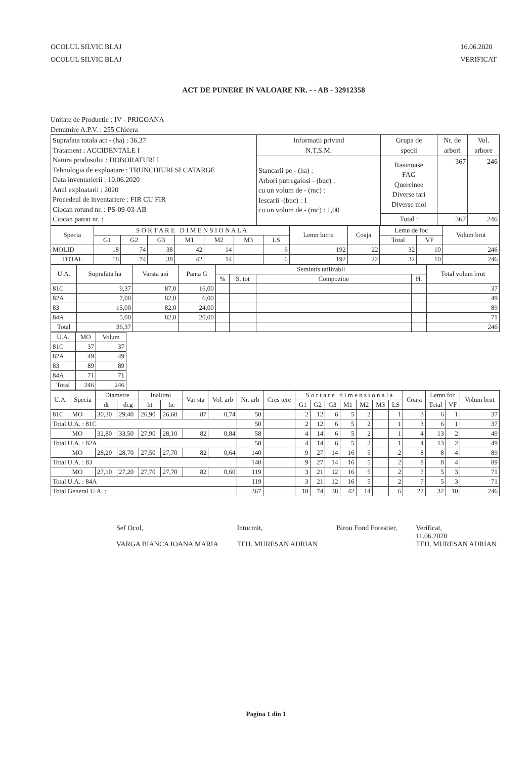OCOLUL SILVIC BLAJ
OCOLUL SILVIC BLAJ
16.06.2020
VERIFICAT
ACT DE PUNERE IN VALOARE NR. - - AB - 32912358
Unitate de Productie : IV - PRIGOANA
Denumire A.P.V. : 255 Chicera
| Suprafata totala act - (ha) : 36,37 Tratament : ACCIDENTALE I Natura produsului : DOBORATURI I Tehnologia de exploatare : TRUNCHIURI SI CATARGE Data inventarierii : 10.06.2020 Anul exploatarii : 2020 Procedeul de inventariere : FIR CU FIR Ciocan rotund nr. : PS-09-03-AB Ciocan patrat nr. : | Informatii privind N.T.S.M. | Grupa de specii | Nr. de arbori | Vol. arbore |
| | Stancarii pe - (ha) : Arbori putregaiosi - (buc) : cu un volum de - (mc) : Iescarii -(buc) : 1 cu un volum de - (mc) : 1,00 | Rasinoase FAG Quercinee Diverse tari Diverse moi | 367 | 246 |
| | | Total : | 367 | 246 |
| Specia | S O R T A R E D I M E N S I O N A L A | | | | | | | Lemn lucru | Coaja | Lemn de foc | | Volum brut |
| --- | --- | --- | --- | --- | --- | --- | --- | --- | --- | --- | --- | --- |
| | G1 | G2 | G3 | M1 | M2 | M3 | LS | | | Total | VF | |
| MOLID | 18 | 74 | 38 | 42 | 14 | | 6 | 192 | 22 | 32 | 10 | 246 |
| TOTAL | 18 | 74 | 38 | 42 | 14 | | 6 | 192 | 22 | 32 | 10 | 246 |
| U.A. | Suprafata ha | Varsta ani | Panta G | Semintis utilizabil | | | | Total volum brut |
| --- | --- | --- | --- | --- | --- | --- | --- | --- |
| | | | | % | S. tot | Compozitie | H. | |
| 81C | 9,37 | 87,0 | 16,00 | | | | | 37 |
| 82A | 7,00 | 82,0 | 6,00 | | | | | 49 |
| 83 | 15,00 | 82,0 | 24,00 | | | | | 89 |
| 84A | 5,00 | 82,0 | 20,00 | | | | | 71 |
| Total | 36,37 | | | | | | | 246 |
| U.A. | MO | Volum |
| --- | --- | --- |
| 81C | 37 | 37 |
| 82A | 49 | 49 |
| 83 | 89 | 89 |
| 84A | 71 | 71 |
| Total | 246 | 246 |
| U.A. | Specia | Diametre | | Inaltimi | | Var sta | Vol. arb | Nr. arb | Cres tere | S o r t a r e d i m e n s i o n a l a | | | | | | | Coaja | Lemn foc | | Volum brut |
| --- | --- | --- | --- | --- | --- | --- | --- | --- | --- | --- | --- | --- | --- | --- | --- | --- | --- | --- | --- | --- |
| | | dt | dcg | ht | hc | | | | | G1 | G2 | G3 | M1 | M2 | M3 | LS | | Total | VF | |
| 81C | MO | 30,30 | 29,40 | 26,90 | 26,60 | 87 | 0,74 | 50 | | 2 | 12 | 6 | 5 | 2 | | 1 | 3 | 6 | 1 | 37 |
| Total U.A. : 81C | | | | | | | | 50 | | 2 | 12 | 6 | 5 | 2 | | 1 | 3 | 6 | 1 | 37 |
| | MO | 32,80 | 33,50 | 27,90 | 28,10 | 82 | 0,84 | 58 | | 4 | 14 | 6 | 5 | 2 | | 1 | 4 | 13 | 2 | 49 |
| Total U.A. : 82A | | | | | | | | 58 | | 4 | 14 | 6 | 5 | 2 | | 1 | 4 | 13 | 2 | 49 |
| | MO | 28,20 | 28,70 | 27,50 | 27,70 | 82 | 0,64 | 140 | | 9 | 27 | 14 | 16 | 5 | | 2 | 8 | 8 | 4 | 89 |
| Total U.A. : 83 | | | | | | | | 140 | | 9 | 27 | 14 | 16 | 5 | | 2 | 8 | 8 | 4 | 89 |
| | MO | 27,10 | 27,20 | 27,70 | 27,70 | 82 | 0,60 | 119 | | 3 | 21 | 12 | 16 | 5 | | 2 | 7 | 5 | 3 | 71 |
| Total U.A. : 84A | | | | | | | | 119 | | 3 | 21 | 12 | 16 | 5 | | 2 | 7 | 5 | 3 | 71 |
| Total General U.A. : | | | | | | | | 367 | | 18 | 74 | 38 | 42 | 14 | | 6 | 22 | 32 | 10 | 246 |
Sef Ocol,
VARGA BIANCA IOANA MARIA
Intocmit,
TEH. MURESAN ADRIAN
Birou Fond Forestier, Verificat,
11.06.2020
TEH. MURESAN ADRIAN
Pagina 1 din 1